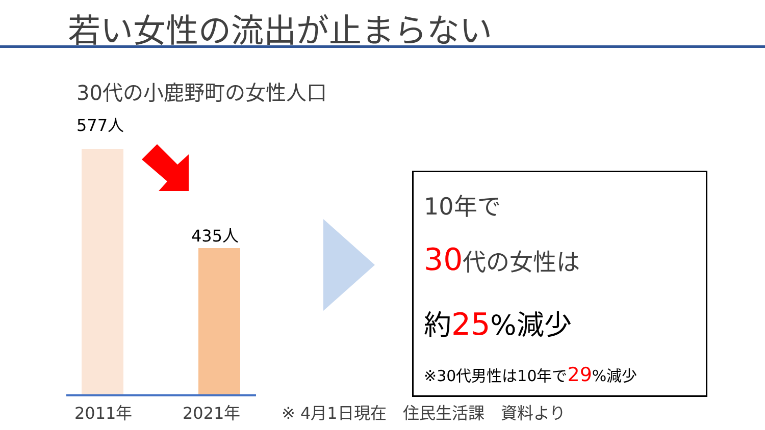若い女性の流出が止まらない
30代の小鹿野町の女性人口
577人
435人
2011年 2021年
10年で
30代の女性は
約25%減少
※30代男性は10年で29%減少
※ 4月1日現在　住民生活課　資料より